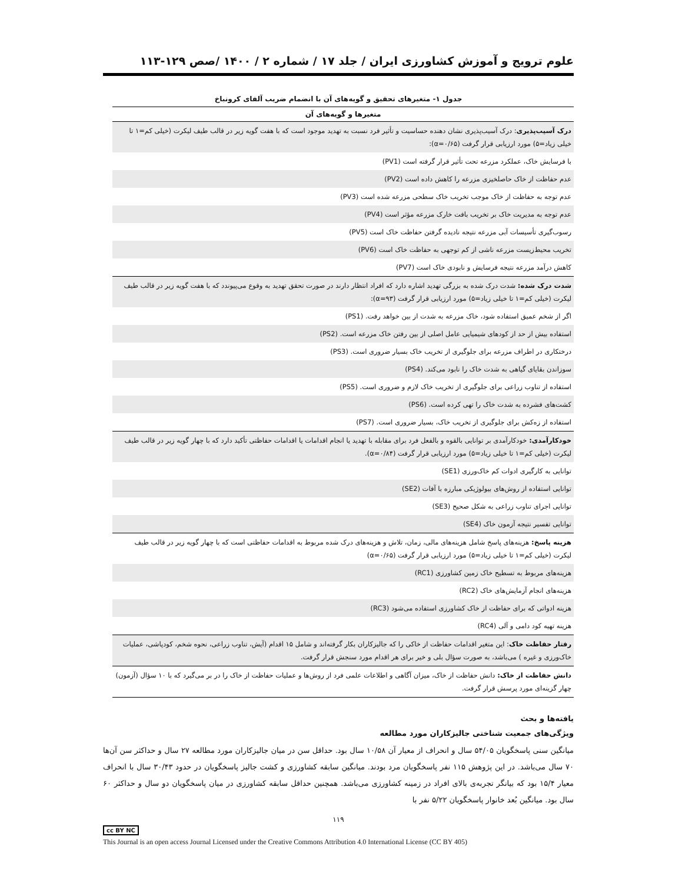علوم ترویج و آموزش کشاورزی ایران / جلد ۱۷ / شماره ۲ / ۱۴۰۰ /صص ۱۲۹-۱۱۳
جدول ۱- متغیرهای تحقیق و گویه‌های آن با انضمام ضریب آلفای کرونباخ
| متغیرها و گویه‌های آن |
| --- |
| درک آسیب‌پذیری : درک آسیب‌پذیری نشان دهنده حساسیت و تأثیر فرد نسبت به تهدید موجود است که با هفت گویه زیر در قالب طیف لیکرت (خیلی کم=۱ تا خیلی زیاد=۵) مورد ارزیابی قرار گرفت (α=۰/۶۵): |
| با فرسایش خاک، عملکرد مزرعه تحت تأثیر قرار گرفته است (PV1) |
| عدم حفاظت از خاک حاصلخیزی مزرعه را کاهش داده است (PV2) |
| عدم توجه به حفاظت از خاک موجب تخریب خاک سطحی مزرعه شده است (PV3) |
| عدم توجه به مدیریت خاک بر تخریب بافت خارک مزرعه مؤثر است (PV4) |
| رسوب‌گیری تأسیسات آبی مزرعه نتیجه نادیده گرفتن حفاظت خاک است (PV5) |
| تخریب محیط‌زیست مزرعه ناشی از کم توجهی به حفاظت خاک است (PV6) |
| کاهش درآمد مزرعه نتیجه فرسایش و نابودی خاک است (PV7) |
| شدت درک شده: شدت درک شده به بزرگی تهدید اشاره دارد که افراد انتظار دارند در صورت تحقق تهدید به وقوع می‌پیوندد که با هفت گویه زیر در قالب طیف لیکرت (خیلی کم=۱ تا خیلی زیاد=۵) مورد ارزیابی قرار گرفت (α=۹۳): |
| اگر از شخم عمیق استفاده شود، خاک مزرعه به شدت از بین خواهد رفت. (PS1) |
| استفاده بیش از حد از کودهای شیمیایی عامل اصلی از بین رفتن خاک مزرعه است. (PS2) |
| درختکاری در اطراف مزرعه برای جلوگیری از تخریب خاک بسیار ضروری است. (PS3) |
| سوزاندن بقایای گیاهی به شدت خاک را نابود می‌کند. (PS4) |
| استفاده از تناوب زراعی برای جلوگیری از تخریب خاک لازم و ضروری است. (PS5) |
| کشت‌های فشرده به شدت خاک را تهی کرده است. (PS6) |
| استفاده از زه‌کش برای جلوگیری از تخریب خاک، بسیار ضروری است. (PS7) |
| خودکارآمدی: خودکارآمدی بر توانایی بالقوه و بالفعل فرد برای مقابله با تهدید یا انجام اقدامات یا اقدامات حفاظتی تأکید دارد که با چهار گویه زیر در قالب طیف لیکرت (خیلی کم=۱ تا خیلی زیاد=۵) مورد ارزیابی قرار گرفت (α=۰/۸۴). |
| توانایی به کارگیری ادوات کم خاک‌ورزی (SE1) |
| توانایی استفاده از روش‌های بیولوژیکی مبارزه با آفات (SE2) |
| توانایی اجرای تناوب زراعی به شکل صحیح (SE3) |
| توانایی تفسیر نتیجه آزمون خاک (SE4) |
| هزینه پاسخ: هزینه‌های پاسخ شامل هزینه‌های مالی، زمان، تلاش و هزینه‌های درک شده مربوط به اقدامات حفاظتی است که با چهار گویه زیر در قالب طیف لیکرت (خیلی کم=۱ تا خیلی زیاد=۵) مورد ارزیابی قرار گرفت (α=۰/۶۵) |
| هزینه‌های مربوط به تسطیح خاک زمین کشاورزی (RC1) |
| هزینه‌های انجام آزمایش‌های خاک (RC2) |
| هزینه ادواتی که برای حفاظت از خاک کشاورزی استفاده می‌شود (RC3) |
| هزینه تهیه کود دامی و آلی (RC4) |
| رفتار حفاظت خاک : این متغیر اقدامات حفاظت از خاکی را که جالیزکاران بکار گرفته‌اند و شامل ۱۵ اقدام (آیش، تناوب زراعی، نحوه شخم، کودپاشی، عملیات خاک‌ورزی و غیره ) می‌باشد، به صورت سؤال بلی و خیر برای هر اقدام مورد سنجش قرار گرفت. |
| دانش حفاظت از خاک: دانش حفاظت از خاک، میزان آگاهی و اطلاعات علمی فرد از روش‌ها و عملیات حفاظت از خاک را در بر می‌گیرد که با ۱۰ سؤال (آزمون) چهار گزینه‌ای مورد پرسش قرار گرفت. |
یافته‌ها و بحث
ویژگی‌های جمعیت شناختی جالیزکاران مورد مطالعه
میانگین سنی پاسخگویان ۵۴/۰۵ سال و انحراف از معیار آن ۱۰/۵۸ سال بود. حداقل سن در میان جالیزکاران مورد مطالعه ۲۷ سال و حداکثر سن آن‌ها ۷۰ سال می‌باشد. در این پژوهش ۱۱۵ نفر پاسخگویان مرد بودند. میانگین سابقه کشاورزی و کشت جالیز پاسخگویان در حدود ۳۰/۴۳ سال با انحراف معیار ۱۵/۴ بود که بیانگر تجربه‌ی بالای افراد در زمینه کشاورزی می‌باشد. همچنین حداقل سابقه کشاورزی در میان پاسخگویان دو سال و حداکثر ۶۰ سال بود. میانگین بُعد خانوار پاسخگویان ۵/۲۲ نفر با
۱۱۹
cc BY NC
This Journal is an open access Journal Licensed under the Creative Commons Attribution 4.0 International License (CC BY 405)